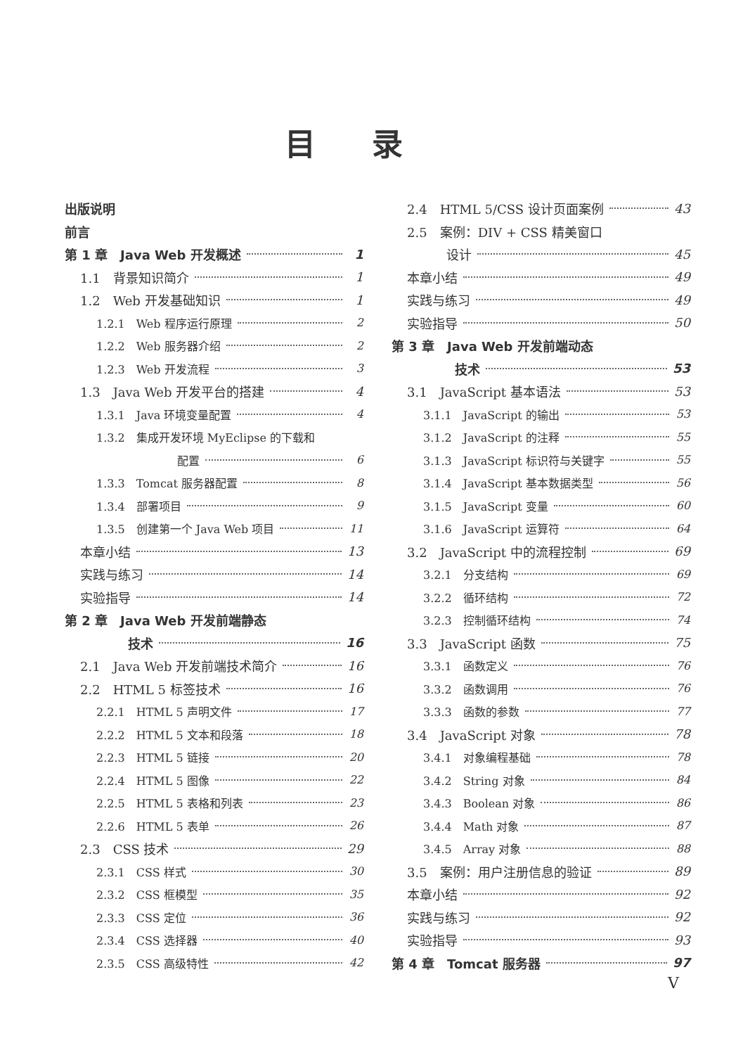目录
出版说明
前言
第 1 章　Java Web 开发概述 1
1.1　背景知识简介 1
1.2　Web 开发基础知识 1
1.2.1　Web 程序运行原理 2
1.2.2　Web 服务器介绍 2
1.2.3　Web 开发流程 3
1.3　Java Web 开发平台的搭建 4
1.3.1　Java 环境变量配置 4
1.3.2　集成开发环境 MyEclipse 的下载和
配置 6
1.3.3　Tomcat 服务器配置 8
1.3.4　部署项目 9
1.3.5　创建第一个 Java Web 项目 11
本章小结 13
实践与练习 14
实验指导 14
第 2 章　Java Web 开发前端静态
技术 16
2.1　Java Web 开发前端技术简介 16
2.2　HTML 5 标签技术 16
2.2.1　HTML 5 声明文件 17
2.2.2　HTML 5 文本和段落 18
2.2.3　HTML 5 链接 20
2.2.4　HTML 5 图像 22
2.2.5　HTML 5 表格和列表 23
2.2.6　HTML 5 表单 26
2.3　CSS 技术 29
2.3.1　CSS 样式 30
2.3.2　CSS 框模型 35
2.3.3　CSS 定位 36
2.3.4　CSS 选择器 40
2.3.5　CSS 高级特性 42
2.4　HTML 5/CSS 设计页面案例 43
2.5　案例：DIV + CSS 精美窗口
设计 45
本章小结 49
实践与练习 49
实验指导 50
第 3 章　Java Web 开发前端动态
技术 53
3.1　JavaScript 基本语法 53
3.1.1　JavaScript 的输出 53
3.1.2　JavaScript 的注释 55
3.1.3　JavaScript 标识符与关键字 55
3.1.4　JavaScript 基本数据类型 56
3.1.5　JavaScript 变量 60
3.1.6　JavaScript 运算符 64
3.2　JavaScript 中的流程控制 69
3.2.1　分支结构 69
3.2.2　循环结构 72
3.2.3　控制循环结构 74
3.3　JavaScript 函数 75
3.3.1　函数定义 76
3.3.2　函数调用 76
3.3.3　函数的参数 77
3.4　JavaScript 对象 78
3.4.1　对象编程基础 78
3.4.2　String 对象 84
3.4.3　Boolean 对象 86
3.4.4　Math 对象 87
3.4.5　Array 对象 88
3.5　案例：用户注册信息的验证 89
本章小结 92
实践与练习 92
实验指导 93
第 4 章　Tomcat 服务器 97
V